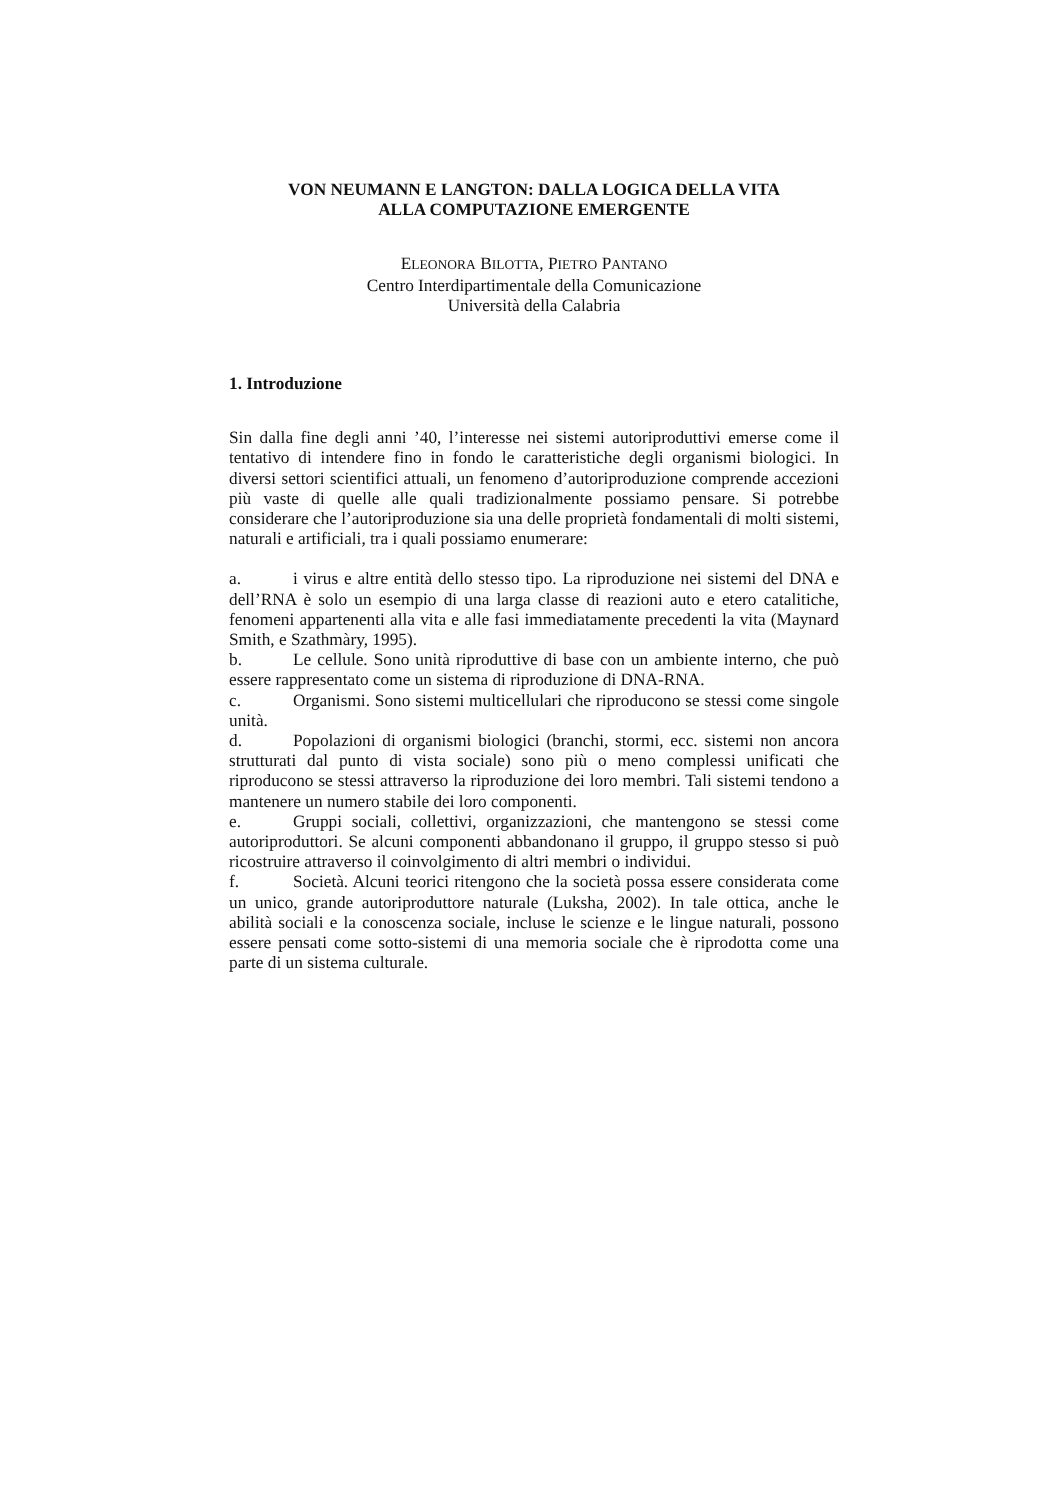VON NEUMANN E LANGTON: DALLA LOGICA DELLA VITA
ALLA COMPUTAZIONE EMERGENTE
ELEONORA BILOTTA, PIETRO PANTANO
Centro Interdipartimentale della Comunicazione
Università della Calabria
1. Introduzione
Sin dalla fine degli anni ’40, l’interesse nei sistemi autoriproduttivi emerse come il tentativo di intendere fino in fondo le caratteristiche degli organismi biologici. In diversi settori scientifici attuali, un fenomeno d’autoriproduzione comprende accezioni più vaste di quelle alle quali tradizionalmente possiamo pensare. Si potrebbe considerare che l’autoriproduzione sia una delle proprietà fondamentali di molti sistemi, naturali e artificiali, tra i quali possiamo enumerare:
a. i virus e altre entità dello stesso tipo. La riproduzione nei sistemi del DNA e dell’RNA è solo un esempio di una larga classe di reazioni auto e etero catalitiche, fenomeni appartenenti alla vita e alle fasi immediatamente precedenti la vita (Maynard Smith, e Szathmàry, 1995).
b. Le cellule. Sono unità riproduttive di base con un ambiente interno, che può essere rappresentato come un sistema di riproduzione di DNA-RNA.
c. Organismi. Sono sistemi multicellulari che riproducono se stessi come singole unità.
d. Popolazioni di organismi biologici (branchi, stormi, ecc. sistemi non ancora strutturati dal punto di vista sociale) sono più o meno complessi unificati che riproducono se stessi attraverso la riproduzione dei loro membri. Tali sistemi tendono a mantenere un numero stabile dei loro componenti.
e. Gruppi sociali, collettivi, organizzazioni, che mantengono se stessi come autoriproduttori. Se alcuni componenti abbandonano il gruppo, il gruppo stesso si può ricostruire attraverso il coinvolgimento di altri membri o individui.
f. Società. Alcuni teorici ritengono che la società possa essere considerata come un unico, grande autoriproduttore naturale (Luksha, 2002). In tale ottica, anche le abilità sociali e la conoscenza sociale, incluse le scienze e le lingue naturali, possono essere pensati come sotto-sistemi di una memoria sociale che è riprodotta come una parte di un sistema culturale.